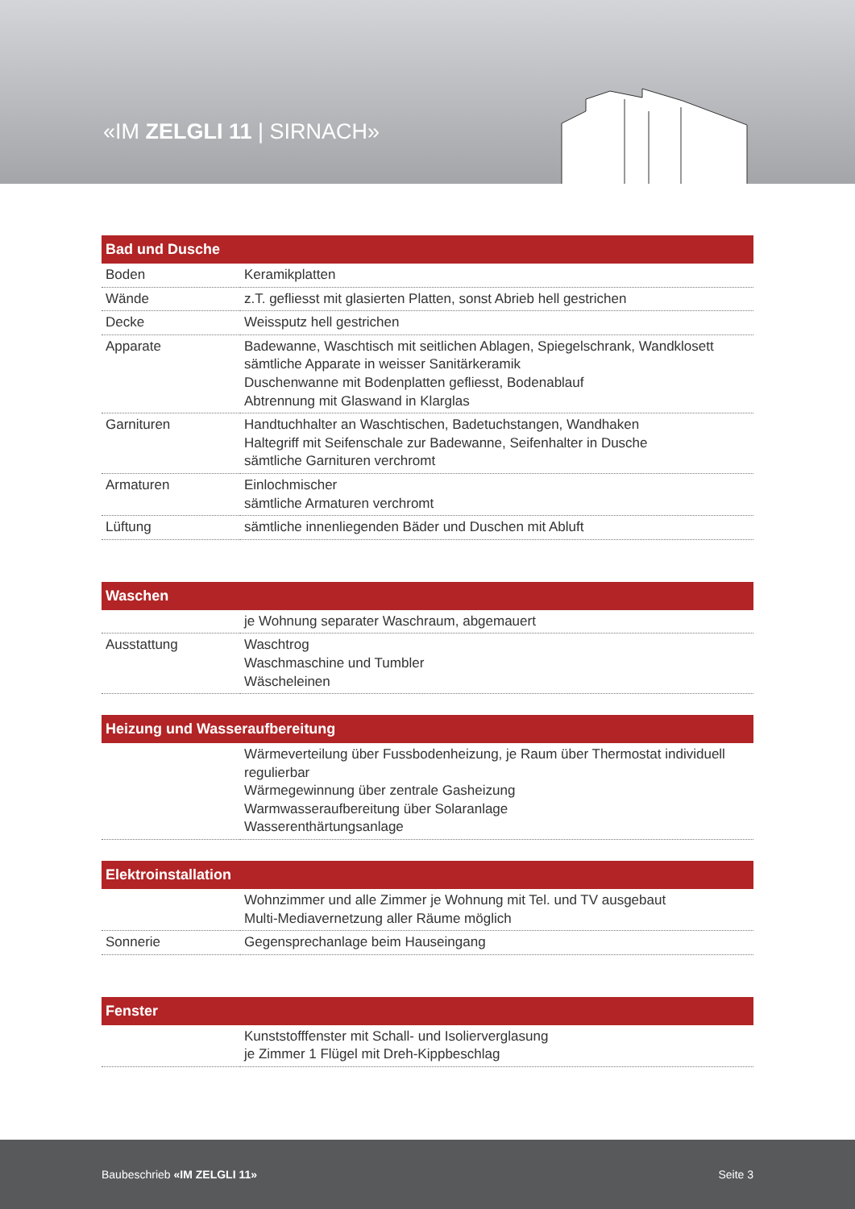«IM ZELGLI 11 | SIRNACH»
| Bad und Dusche | |
| --- | --- |
| Boden | Keramikplatten |
| Wände | z.T. gefliesst mit glasierten Platten, sonst Abrieb hell gestrichen |
| Decke | Weissputz hell gestrichen |
| Apparate | Badewanne, Waschtisch mit seitlichen Ablagen, Spiegelschrank, Wandklosett sämtliche Apparate in weisser Sanitärkeramik Duschenwanne mit Bodenplatten gefliesst, Bodenablauf Abtrennung mit Glaswand in Klarglas |
| Garnituren | Handtuchhalter an Waschtischen, Badetuchstangen, Wandhaken Haltegriff mit Seifenschale zur Badewanne, Seifenhalter in Dusche sämtliche Garnituren verchromt |
| Armaturen | Einlochmischer sämtliche Armaturen verchromt |
| Lüftung | sämtliche innenliegenden Bäder und Duschen mit Abluft |
| Waschen | |
| --- | --- |
| | je Wohnung separater Waschraum, abgemauert |
| Ausstattung | Waschtrog Waschmaschine und Tumbler Wäscheleinen |
| Heizung und Wasseraufbereitung | |
| --- | --- |
| | Wärmeverteilung über Fussbodenheizung, je Raum über Thermostat individuell regulierbar Wärmegewinnung über zentrale Gasheizung Warmwasseraufbereitung über Solaranlage Wasserenthärtungsanlage |
| Elektroinstallation | |
| --- | --- |
| | Wohnzimmer und alle Zimmer je Wohnung mit Tel. und TV ausgebaut Multi-Mediavernetzung aller Räume möglich |
| Sonnerie | Gegensprechanlage beim Hauseingang |
| Fenster | |
| --- | --- |
| | Kunststofffenster mit Schall- und Isolierverglasung je Zimmer 1 Flügel mit Dreh-Kippbeschlag |
Baubeschrieb «IM ZELGLI 11» Seite 3